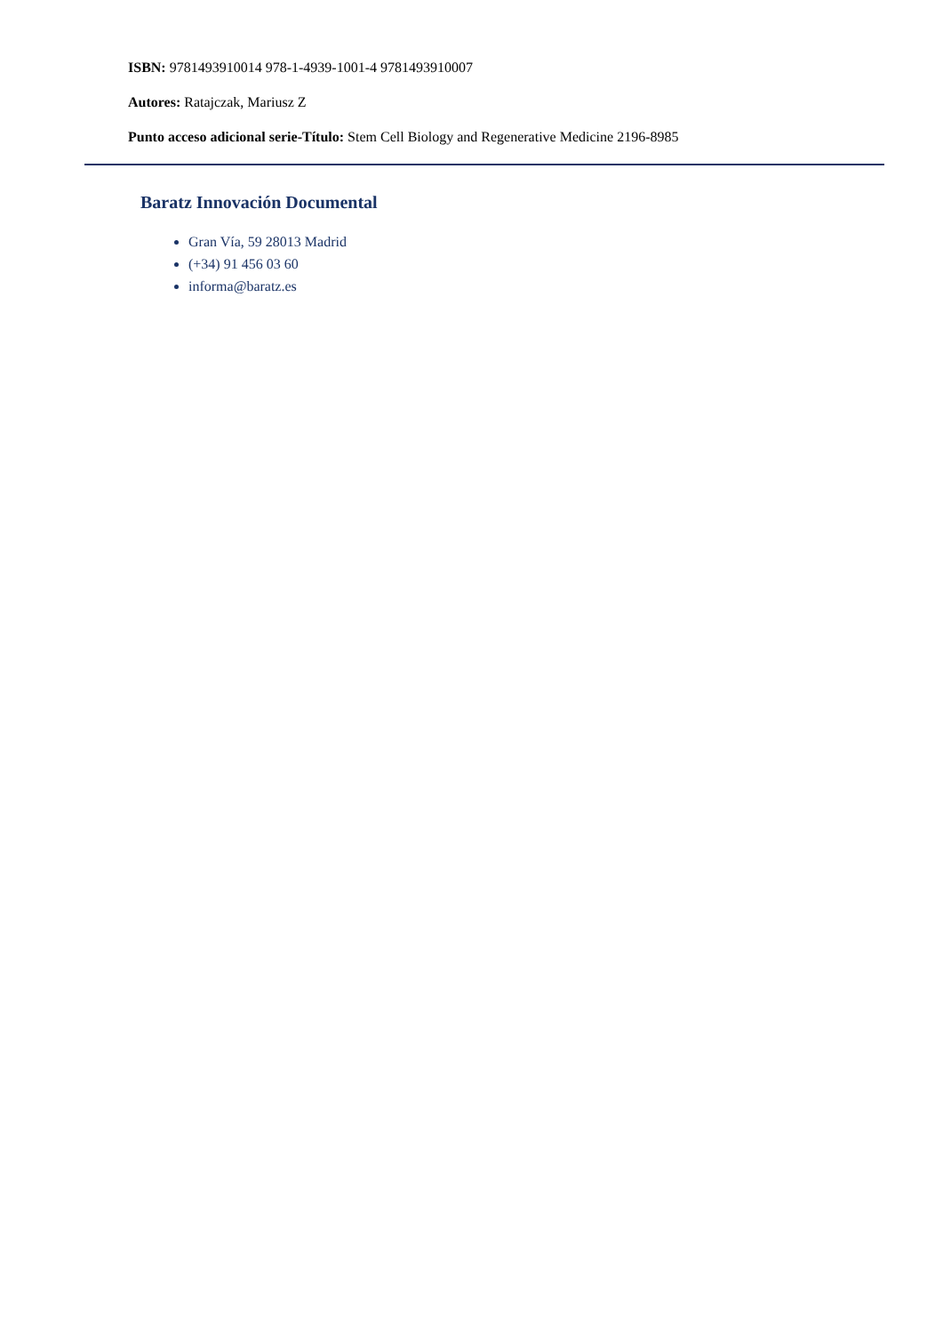ISBN: 9781493910014 978-1-4939-1001-4 9781493910007
Autores: Ratajczak, Mariusz Z
Punto acceso adicional serie-Título: Stem Cell Biology and Regenerative Medicine 2196-8985
Baratz Innovación Documental
Gran Vía, 59 28013 Madrid
(+34) 91 456 03 60
informa@baratz.es